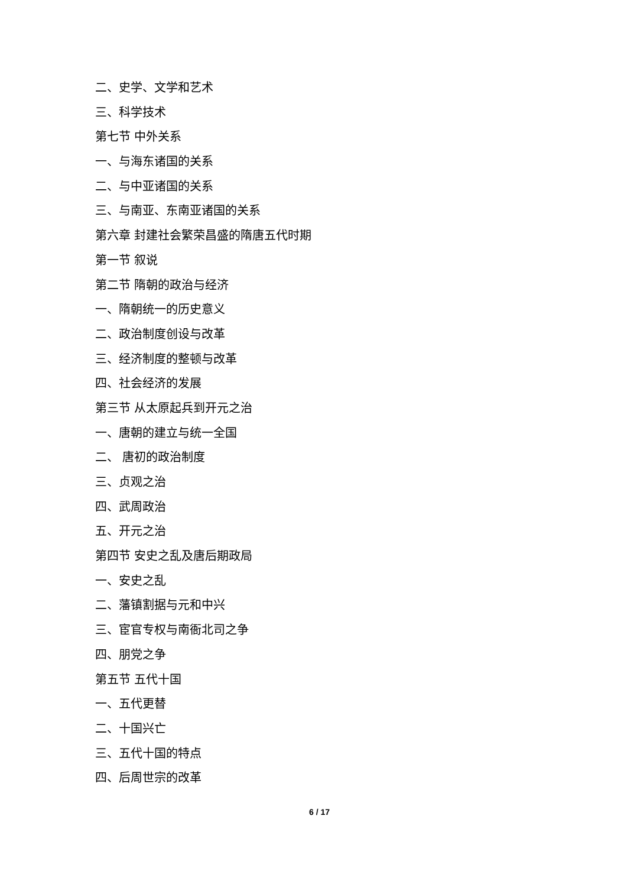二、史学、文学和艺术
三、科学技术
第七节 中外关系
一、与海东诸国的关系
二、与中亚诸国的关系
三、与南亚、东南亚诸国的关系
第六章 封建社会繁荣昌盛的隋唐五代时期
第一节 叙说
第二节 隋朝的政治与经济
一、隋朝统一的历史意义
二、政治制度创设与改革
三、经济制度的整顿与改革
四、社会经济的发展
第三节 从太原起兵到开元之治
一、唐朝的建立与统一全国
二、 唐初的政治制度
三、贞观之治
四、武周政治
五、开元之治
第四节 安史之乱及唐后期政局
一、安史之乱
二、藩镇割据与元和中兴
三、宦官专权与南衙北司之争
四、朋党之争
第五节 五代十国
一、五代更替
二、十国兴亡
三、五代十国的特点
四、后周世宗的改革
6 / 17